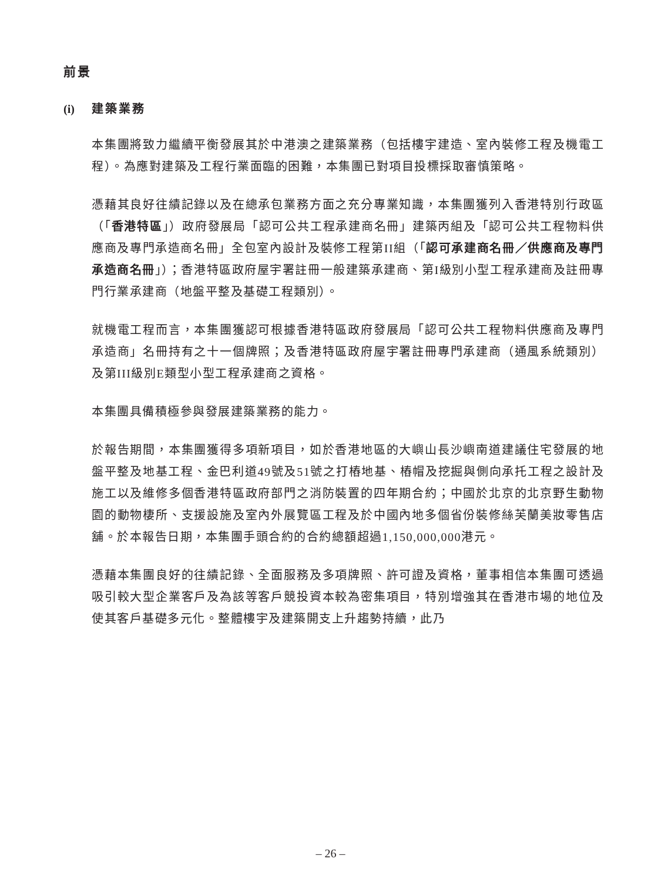前景
(i) 建築業務
本集團將致力繼續平衡發展其於中港澳之建築業務（包括樓宇建造、室內裝修工程及機電工程）。為應對建築及工程行業面臨的困難，本集團已對項目投標採取審慎策略。
憑藉其良好往績記錄以及在總承包業務方面之充分專業知識，本集團獲列入香港特別行政區（「香港特區」）政府發展局「認可公共工程承建商名冊」建築丙組及「認可公共工程物料供應商及專門承造商名冊」全包室內設計及裝修工程第II組（「認可承建商名冊／供應商及專門承造商名冊」）；香港特區政府屋宇署註冊一般建築承建商、第I級別小型工程承建商及註冊專門行業承建商（地盤平整及基礎工程類別）。
就機電工程而言，本集團獲認可根據香港特區政府發展局「認可公共工程物料供應商及專門承造商」名冊持有之十一個牌照；及香港特區政府屋宇署註冊專門承建商（通風系統類別）及第III級別E類型小型工程承建商之資格。
本集團具備積極參與發展建築業務的能力。
於報告期間，本集團獲得多項新項目，如於香港地區的大嶼山長沙嶼南道建議住宅發展的地盤平整及地基工程、金巴利道49號及51號之打樁地基、樁帽及挖掘與側向承托工程之設計及施工以及維修多個香港特區政府部門之消防裝置的四年期合約；中國於北京的北京野生動物園的動物棲所、支援設施及室內外展覽區工程及於中國內地多個省份裝修絲芙蘭美妝零售店舖。於本報告日期，本集團手頭合約的合約總額超過1,150,000,000港元。
憑藉本集團良好的往績記錄、全面服務及多項牌照、許可證及資格，董事相信本集團可透過吸引較大型企業客戶及為該等客戶競投資本較為密集項目，特別增強其在香港市場的地位及使其客戶基礎多元化。整體樓宇及建築開支上升趨勢持續，此乃
– 26 –